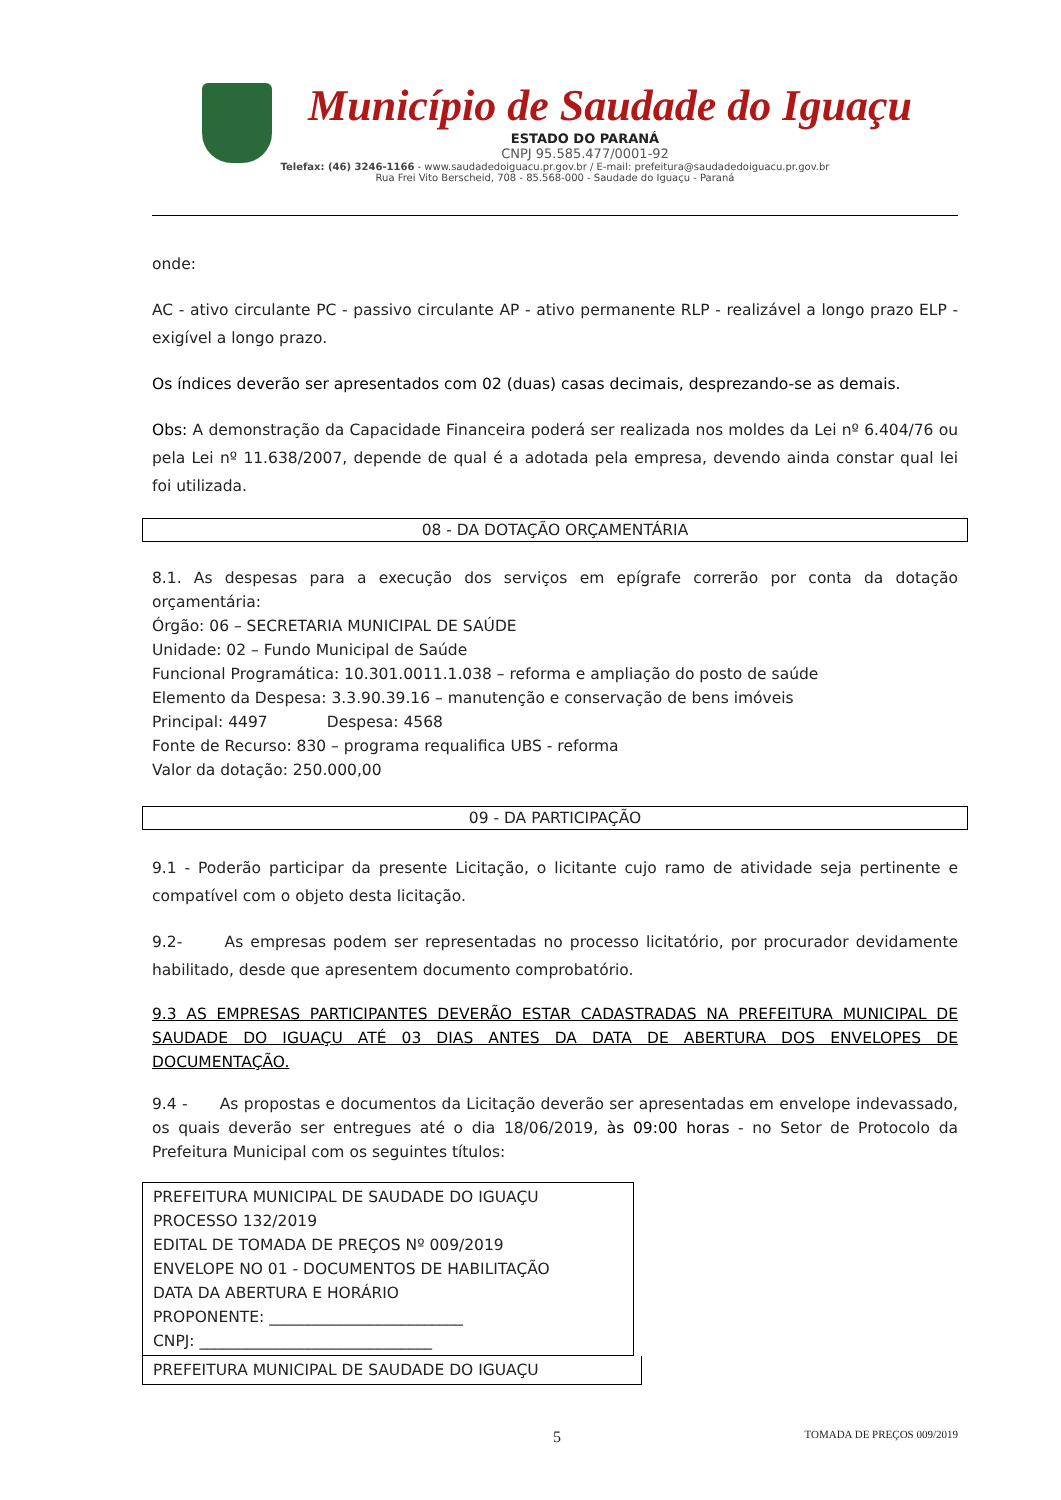Município de Saudade do Iguaçu
ESTADO DO PARANÁ
CNPJ 95.585.477/0001-92
Telefax: (46) 3246-1166 - www.saudadedoiguacu.pr.gov.br / E-mail: prefeitura@saudadedoiguacu.pr.gov.br
Rua Frei Vito Berscheid, 708 - 85.568-000 - Saudade do Iguaçu - Paraná
onde:
AC - ativo circulante PC - passivo circulante AP - ativo permanente RLP - realizável a longo prazo ELP - exigível a longo prazo.
Os índices deverão ser apresentados com 02 (duas) casas decimais, desprezando-se as demais.
Obs: A demonstração da Capacidade Financeira poderá ser realizada nos moldes da Lei nº 6.404/76 ou pela Lei nº 11.638/2007, depende de qual é a adotada pela empresa, devendo ainda constar qual lei foi utilizada.
08 - DA DOTAÇÃO ORÇAMENTÁRIA
8.1. As despesas para a execução dos serviços em epígrafe correrão por conta da dotação orçamentária:
Órgão: 06 – SECRETARIA MUNICIPAL DE SAÚDE
Unidade: 02 – Fundo Municipal de Saúde
Funcional Programática: 10.301.0011.1.038 – reforma e ampliação do posto de saúde
Elemento da Despesa: 3.3.90.39.16 – manutenção e conservação de bens imóveis
Principal: 4497 Despesa: 4568
Fonte de Recurso: 830 – programa requalifica UBS - reforma
Valor da dotação: 250.000,00
09 - DA PARTICIPAÇÃO
9.1 - Poderão participar da presente Licitação, o licitante cujo ramo de atividade seja pertinente e compatível com o objeto desta licitação.
9.2- As empresas podem ser representadas no processo licitatório, por procurador devidamente habilitado, desde que apresentem documento comprobatório.
9.3 AS EMPRESAS PARTICIPANTES DEVERÃO ESTAR CADASTRADAS NA PREFEITURA MUNICIPAL DE SAUDADE DO IGUAÇU ATÉ 03 DIAS ANTES DA DATA DE ABERTURA DOS ENVELOPES DE DOCUMENTAÇÃO.
9.4 - As propostas e documentos da Licitação deverão ser apresentadas em envelope indevassado, os quais deverão ser entregues até o dia 18/06/2019, às 09:00 horas - no Setor de Protocolo da Prefeitura Municipal com os seguintes títulos:
PREFEITURA MUNICIPAL DE SAUDADE DO IGUAÇU
PROCESSO 132/2019
EDITAL DE TOMADA DE PREÇOS Nº 009/2019
ENVELOPE NO 01 - DOCUMENTOS DE HABILITAÇÃO
DATA DA ABERTURA E HORÁRIO
PROPONENTE: _________________________
CNPJ: ______________________________
PREFEITURA MUNICIPAL DE SAUDADE DO IGUAÇU
5 TOMADA DE PREÇOS 009/2019